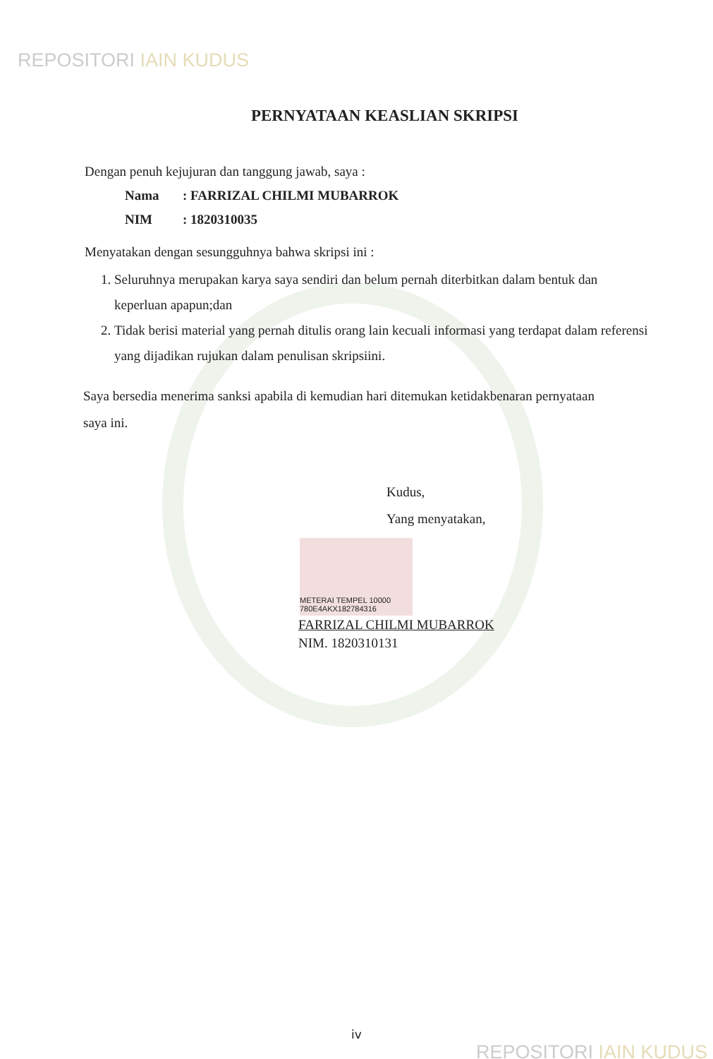REPOSITORI IAIN KUDUS
PERNYATAAN KEASLIAN SKRIPSI
Dengan penuh kejujuran dan tanggung jawab, saya :
Nama: FARRIZAL CHILMI MUBARROK
NIM: 1820310035
Menyatakan dengan sesungguhnya bahwa skripsi ini :
1. Seluruhnya merupakan karya saya sendiri dan belum pernah diterbitkan dalam bentuk dan keperluan apapun;dan
2. Tidak berisi material yang pernah ditulis orang lain kecuali informasi yang terdapat dalam referensi yang dijadikan rujukan dalam penulisan skripsiini.
Saya bersedia menerima sanksi apabila di kemudian hari ditemukan ketidakbenaran pernyataan saya ini.
Kudus,
Yang menyatakan,
METERAI TEMPEL 10000 780E4AKX182784316
FARRIZAL CHILMI MUBARROK
NIM. 1820310131
iv
REPOSITORI IAIN KUDUS